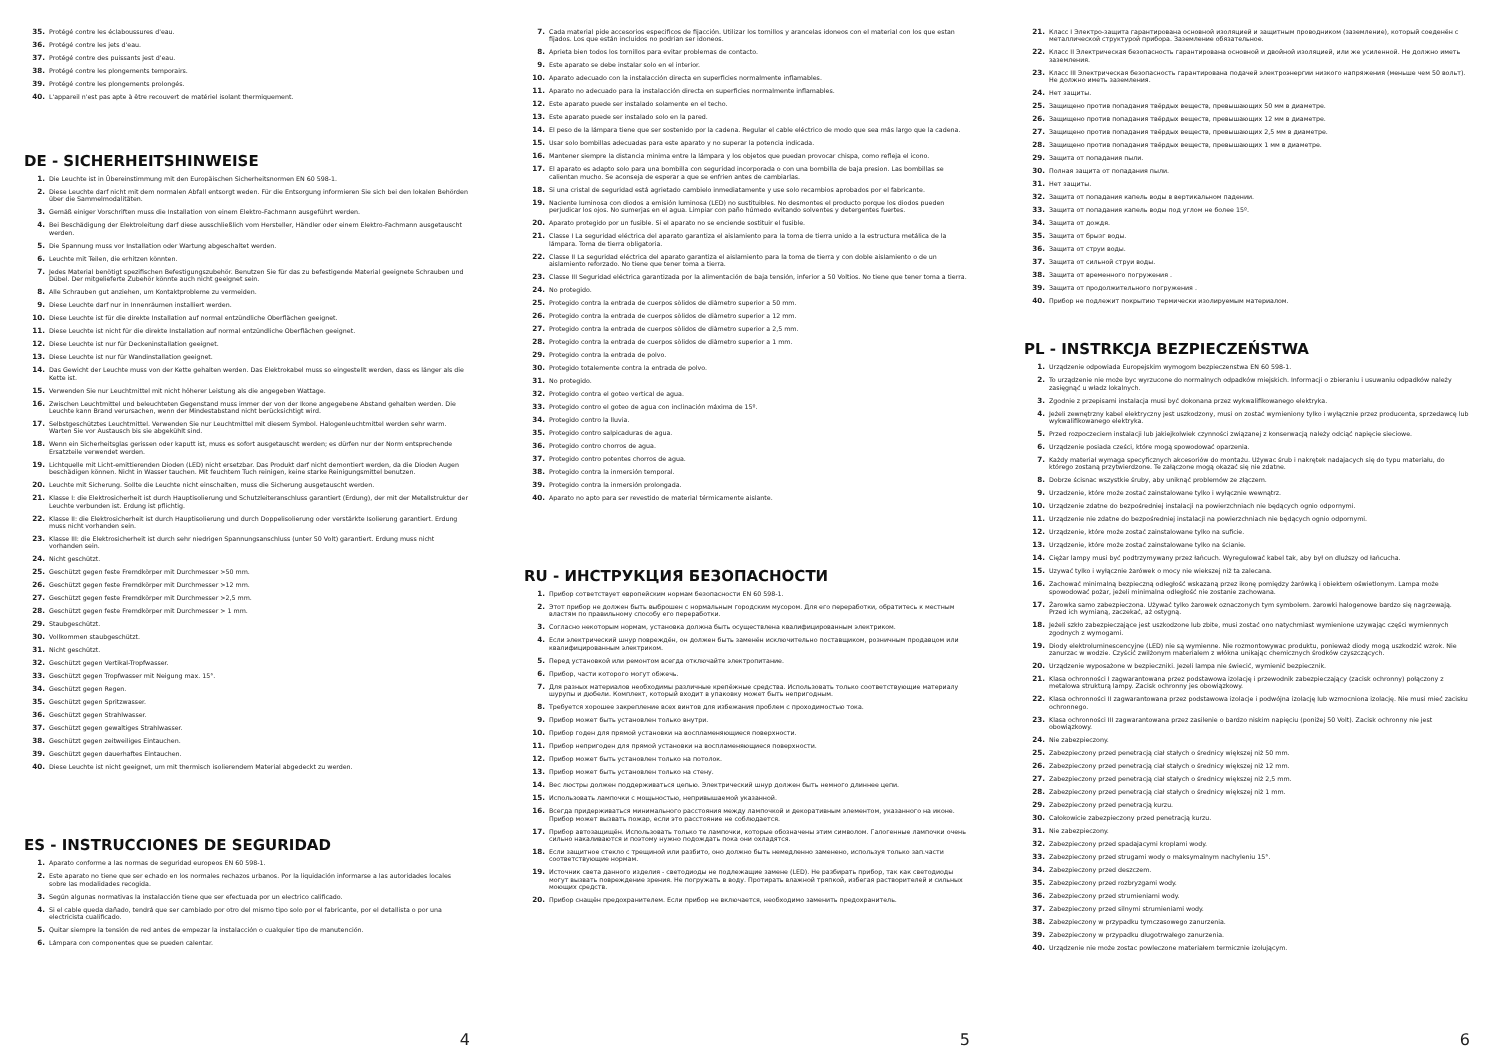35. Protégé contre les éclaboussures d'eau.
36. Protégé contre les jets d'eau.
37. Protégé contre des puissants jest d'eau.
38. Protégé contre les plongements temporairs.
39. Protégé contre les plongements prolongés.
40. L'appareil n'est pas apte à être recouvert de matériel isolant thermiquement.
DE - SICHERHEITSHINWEISE
1. Die Leuchte ist in Übereinstimmung mit den Europäischen Sicherheitsnormen EN 60 598-1.
2. Diese Leuchte darf nicht mit dem normalen Abfall entsorgt weden. Für die Entsorgung informieren Sie sich bei den lokalen Behörden über die Sammelmodalitäten.
3. Gemäß einiger Vorschriften muss die Installation von einem Elektro-Fachmann ausgeführt werden.
4. Bei Beschädigung der Elektroleitung darf diese ausschließlich vom Hersteller, Händler oder einem Elektro-Fachmann ausgetauscht werden.
5. Die Spannung muss vor Installation oder Wartung abgeschaltet werden.
6. Leuchte mit Teilen, die erhitzen könnten.
7. Jedes Material benötigt spezifischen Befestigungszubehör. Benutzen Sie für das zu befestigende Material geeignete Schrauben und Dübel. Der mitgelieferte Zubehör könnte auch nicht geeignet sein.
8. Alle Schrauben gut anziehen, um Kontaktprobleme zu vermeiden.
9. Diese Leuchte darf nur in Innenräumen installiert werden.
10. Diese Leuchte ist für die direkte Installation auf normal entzündliche Oberflächen geeignet.
11. Diese Leuchte ist nicht für die direkte Installation auf normal entzündliche Oberflächen geeignet.
12. Diese Leuchte ist nur für Deckeninstallation geeignet.
13. Diese Leuchte ist nur für Wandinstallation geeignet.
14. Das Gewicht der Leuchte muss von der Kette gehalten werden. Das Elektrokabel muss so eingestellt werden, dass es länger als die Kette ist.
15. Verwenden Sie nur Leuchtmittel mit nicht höherer Leistung als die angegeben Wattage.
16. Zwischen Leuchtmittel und beleuchteten Gegenstand muss immer der von der Ikone angegebene Abstand gehalten werden. Die Leuchte kann Brand verursachen, wenn der Mindestabstand nicht berücksichtigt wird.
17. Selbstgeschütztes Leuchtmittel. Verwenden Sie nur Leuchtmittel mit diesem Symbol. Halogenleuchtmittel werden sehr warm. Warten Sie vor Austausch bis sie abgekühlt sind.
18. Wenn ein Sicherheitsglas gerissen oder kaputt ist, muss es sofort ausgetauscht werden; es dürfen nur der Norm entsprechende Ersatzteile verwendet werden.
19. Lichtquelle mit Licht-emittierenden Dioden (LED) nicht ersetzbar. Das Produkt darf nicht demontiert werden, da die Dioden Augen beschädigen können. Nicht in Wasser tauchen. Mit feuchtem Tuch reinigen, keine starke Reinigungsmittel benutzen.
20. Leuchte mit Sicherung. Sollte die Leuchte nicht einschalten, muss die Sicherung ausgetauscht werden.
21. Klasse I: die Elektrosicherheit ist durch Hauptisolierung und Schutzleiteranschluss garantiert (Erdung), der mit der Metallstruktur der Leuchte verbunden ist. Erdung ist pflichtig.
22. Klasse II: die Elektrosicherheit ist durch Hauptisolierung und durch Doppelisolierung oder verstärkte Isolierung garantiert. Erdung muss nicht vorhanden sein.
23. Klasse III: die Elektrosicherheit ist durch sehr niedrigen Spannungsanschluss (unter 50 Volt) garantiert. Erdung muss nicht vorhanden sein.
24. Nicht geschützt.
25. Geschützt gegen feste Fremdkörper mit Durchmesser >50 mm.
26. Geschützt gegen feste Fremdkörper mit Durchmesser >12 mm.
27. Geschützt gegen feste Fremdkörper mit Durchmesser >2,5 mm.
28. Geschützt gegen feste Fremdkörper mit Durchmesser > 1 mm.
29. Staubgeschützt.
30. Vollkommen staubgeschützt.
31. Nicht geschützt.
32. Geschützt gegen Vertikal-Tropfwasser.
33. Geschützt gegen Tropfwasser mit Neigung max. 15°.
34. Geschützt gegen Regen.
35. Geschützt gegen Spritzwasser.
36. Geschützt gegen Strahlwasser.
37. Geschützt gegen gewaltiges Strahlwasser.
38. Geschützt gegen zeitweiliges Eintauchen.
39. Geschützt gegen dauerhaftes Eintauchen.
40. Diese Leuchte ist nicht geeignet, um mit thermisch isolierendem Material abgedeckt zu werden.
ES - INSTRUCCIONES DE SEGURIDAD
1. Aparato conforme a las normas de seguridad europeos EN 60 598-1.
2. Este aparato no tiene que ser echado en los normales rechazos urbanos. Por la liquidación informarse a las autoridades locales sobre las modalidades recogida.
3. Según algunas normativas la instalacción tiene que ser efectuada por un electrico calificado.
4. Si el cable queda dañado, tendrá que ser cambiado por otro del mismo tipo solo por el fabricante, por el detallista o por una electricista cualificado.
5. Quitar siempre la tensión de red antes de empezar la instalacción o cualquier tipo de manutención.
6. Lámpara con componentes que se pueden calentar.
4
7. Cada material pide accesorios especificos de fijacción. Utilizar los tornillos y arancelas idoneos con el material con los que estan fijados. Los que están incluidos no podrian ser idoneos.
8. Aprieta bien todos los tornillos para evitar problemas de contacto.
9. Este aparato se debe instalar solo en el interior.
10. Aparato adecuado con la instalacción directa en superficies normalmente inflamables.
11. Aparato no adecuado para la instalacción directa en superficies normalmente inflamables.
12. Este aparato puede ser instalado solamente en el techo.
13. Este aparato puede ser instalado solo en la pared.
14. El peso de la lámpara tiene que ser sostenido por la cadena. Regular el cable eléctrico de modo que sea más largo que la cadena.
15. Usar solo bombillas adecuadas para este aparato y no superar la potencia indicada.
16. Mantener siempre la distancia minima entre la lámpara y los objetos que puedan provocar chispa, como refleja el icono.
17. El aparato es adapto solo para una bombilla con seguridad incorporada o con una bombilla de baja presion. Las bombillas se calientan mucho. Se aconseja de esperar a que se enfrien antes de cambiarlas.
18. Si una cristal de seguridad está agrietado cambielo inmediatamente y use solo recambios aprobados por el fabricante.
19. Naciente luminosa con diodos a emisión luminosa (LED) no sustituibles. No desmontes el producto porque los diodos pueden perjudicar los ojos. No sumerjas en el agua. Limpiar con paño húmedo evitando solventes y detergentes fuertes.
20. Aparato protegido por un fusible. Si el aparato no se enciende sostituir el fusible.
21. Classe I La seguridad eléctrica del aparato garantiza el aislamiento para la toma de tierra unido a la estructura metálica de la lámpara. Toma de tierra obligatoria.
22. Classe II La seguridad eléctrica del aparato garantiza el aislamiento para la toma de tierra y con doble aislamiento o de un aislamiento reforzado. No tiene que tener toma a tierra.
23. Classe III Seguridad eléctrica garantizada por la alimentación de baja tensión, inferior a 50 Voltios. No tiene que tener toma a tierra.
24. No protegido.
25. Protegido contra la entrada de cuerpos sòlidos de diàmetro superior a 50 mm.
26. Protegido contra la entrada de cuerpos sòlidos de diàmetro superior a 12 mm.
27. Protegido contra la entrada de cuerpos sòlidos de diàmetro superior a 2,5 mm.
28. Protegido contra la entrada de cuerpos sòlidos de diàmetro superior a 1 mm.
29. Protegido contra la entrada de polvo.
30. Protegido totalemente contra la entrada de polvo.
31. No protegido.
32. Protegido contra el goteo vertical de agua.
33. Protegido contro el goteo de agua con inclinación máxima de 15º.
34. Protegido contro la lluvia.
35. Protegido contro salpicaduras de agua.
36. Protegido contro chorros de agua.
37. Protegido contro potentes chorros de agua.
38. Protegido contra la inmersión temporal.
39. Protegido contra la inmersión prolongada.
40. Aparato no apto para ser revestido de material térmicamente aislante.
RU - ИНСТРУКЦИЯ БЕЗОПАСНОСТИ
1. Прибор сответствует европейским нормам безопасности EN 60 598-1.
2. Этот прибор не должен быть выброшен с нормальным городским мусором. Для его переработки, обратитесь к местным властям по правильному способу его переработки.
3. Согласно некоторым нормам, установка должна быть осуществлена квалифицированным электриком.
4. Если электрический шнур повреждён, он должен быть заменён исключительно поставщиком, розничным продавцом или квалифицированным электриком.
5. Перед установкой или ремонтом всегда отключайте электропитание.
6. Прибор, части которого могут обжечь.
7. Для разных материалов необходимы различные крепёжные средства. Использовать только соответствующие материалу шурупы и дюбели. Комплект, который входит в упаковку может быть непригодным.
8. Требуется хорошее закрепление всех винтов для избежания проблем с проходимостью тока.
9. Прибор может быть установлен только внутри.
10. Прибор годен для прямой установки на воспламеняющиеся поверхности.
11. Прибор непригоден для прямой установки на воспламеняющиеся поверхности.
12. Прибор может быть установлен только на потолок.
13. Прибор может быть установлен только на стену.
14. Вес люстры должен поддерживаться цепью. Электрический шнур должен быть немного длиннее цепи.
15. Использовать лампочки с мощьностью, непривышаемой указанной.
16. Всегда придерживаться минимального расстояния между лампочкой и декоративным элементом, указанного на иконе. Прибор может вызвать пожар, если это расстояние не соблюдается.
17. Прибор автозащищён. Использовать только те лампочки, которые обозначены этим символом. Галогенные лампочки очень сильно накаливаются и поэтому нужно подождать пока они охладятся.
18. Если защитное стекло с трещиной или разбито, оно должно быть немедленно заменено, используя только зап.части соответствующие нормам.
19. Источник света данного изделия - светодиоды не подлежащие замене (LED). Не разбирать прибор, так как светодиоды могут вызвать повреждение зрения. Не погружать в воду. Протирать влажной тряпкой, избегая растворителей и сильных моющих средств.
20. Прибор снащён предохранителем. Если прибор не включается, необходимо заменить предохранитель.
5
21. Класс I Электро-защита гарантирована основной изоляцией и защитным проводником (заземление), который соеденён с металлической структурой прибора. Заземление обязательное.
22. Класс II Электрическая безопасность гарантирована основной и двойной изоляцией, или же усиленной. Не должно иметь заземления.
23. Класс III Электрическая безопасность гарантирована подачей электроэнергии низкого напряжения (меньше чем 50 вольт). Не должно иметь заземления.
24. Нет защиты.
25. Защищено против попадания твёрдых веществ, превышающих 50 мм в диаметре.
26. Защищено против попадания твёрдых веществ, превышающих 12 мм в диаметре.
27. Защищено против попадания твёрдых веществ, превышающих 2,5 мм в диаметре.
28. Защищено против попадания твёрдых веществ, превышающих 1 мм в диаметре.
29. Защита от попадания пыли.
30. Полная защита от попадания пыли.
31. Нет защиты.
32. Защита от попадания капель воды в вертикальном падении.
33. Защита от попадания капель воды под углом не более 15º.
34. Защита от дождя.
35. Защита от брызг воды.
36. Защита от струи воды.
37. Защита от сильной струи воды.
38. Защита от временного погружения .
39. Защита от продолжительного погружения .
40. Прибор не подлежит покрытию термически изолируемым материалом.
PL - INSTRKCJA BEZPIECZEŃSTWA
1. Urządzenie odpowiada Europejskim wymogom bezpieczenstwa EN 60 598-1.
2. To urządzenie nie może byc wyrzucone do normalnych odpadków miejskich. Informacji o zbieraniu i usuwaniu odpadków należy zasięgnąć u władz lokalnych.
3. Zgodnie z przepisami instalacja musi być dokonana przez wykwalifikowanego elektryka.
4. Jeżeli zewnętrzny kabel elektryczny jest uszkodzony, musi on zostać wymieniony tylko i wyłącznie przez producenta, sprzedawcę lub wykwalifikowanego elektryka.
5. Przed rozpoczeciem instalacji lub jakiejkolwiek czynności związanej z konserwacją należy odciąć napięcie sieciowe.
6. Urządzenie posiada cześci, które mogą spowodować oparzenia.
7. Każdy materiał wymaga specyficznych akcesoriów do montażu. Używac śrub i nakrętek nadajacych się do typu materiału, do którego zostaną przytwierdzone. Te załączone mogą okazać się nie zdatne.
8. Dobrze ścisnac wszystkie śruby, aby uniknąć problemów ze złączem.
9. Urzadzenie, które może zostać zainstalowane tylko i wyłącznie wewnątrz.
10. Urządzenie zdatne do bezpośredniej instalacji na powierzchniach nie będących ognio odpornymi.
11. Urządzenie nie zdatne do bezpośredniej instalacji na powierzchniach nie będących ognio odpornymi.
12. Urządzenie, które może zostać zainstalowane tylko na suficie.
13. Urządzenie, które może zostać zainstalowane tylko na ścianie.
14. Ciężar lampy musi być podtrzymywany przez łańcuch. Wyregulować kabel tak, aby był on dluższy od łańcucha.
15. Uzywać tylko i wyłącznie żarówek o mocy nie wiekszej niż ta zalecana.
16. Zachować minimalną bezpieczną odległość wskazaną przez ikonę pomiędzy żarówką i obiektem oświetlonym. Lampa może spowodować pożar, jeżeli minimalna odległość nie zostanie zachowana.
17. Żarowka samo zabezpieczona. Używać tylko żarowek oznaczonych tym symbolem. żarowki halogenowe bardzo się nagrzewają. Przed ich wymianą, zaczekać, aż ostygną.
18. Jeżeli szkło zabezpieczające jest uszkodzone lub zbite, musi zostać ono natychmiast wymienione uzywając części wymiennych zgodnych z wymogami.
19. Diody elektroluminescencyjne (LED) nie są wymienne. Nie rozmontowywac produktu, ponieważ diody mogą uszkodzić wzrok. Nie zanurzac w wodzie. Czyścić zwilżonym materialem z włókna unikając chemicznych środków czyszczących.
20. Urządzenie wyposażone w bezpieczniki. Jezeli lampa nie świecić, wymienić bezpiecznik.
21. Klasa ochronności I zagwarantowana przez podstawowa izolację i przewodnik zabezpieczający (zacisk ochronny) połączony z metalowa strukturą lampy. Zacisk ochronny jes obowiązkowy.
22. Klasa ochronności II zagwarantowana przez podstawowa izolacje i podwójna izolację lub wzmocniona izolację. Nie musi mieć zacisku ochronnego.
23. Klasa ochronności III zagwarantowana przez zasilenie o bardzo niskim napięciu (poniżej 50 Volt). Zacisk ochronny nie jest obowiązkowy.
24. Nie zabezpieczony.
25. Zabezpieczony przed penetracją ciał stałych o średnicy większej niż 50 mm.
26. Zabezpieczony przed penetracją ciał stałych o średnicy większej niż 12 mm.
27. Zabezpieczony przed penetracją ciał stałych o średnicy większej niż 2,5 mm.
28. Zabezpieczony przed penetracją ciał stałych o średnicy większej niż 1 mm.
29. Zabezpieczony przed penetracją kurzu.
30. Całokowicie zabezpieczony przed penetracją kurzu.
31. Nie zabezpieczony.
32. Zabezpieczony przed spadajacymi kroplami wody.
33. Zabezpieczony przed strugami wody o maksymalnym nachyleniu 15°.
34. Zabezpieczony przed deszczem.
35. Zabezpieczony przed rozbryzgami wody.
36. Zabezpieczony przed strumieniami wody.
37. Zabezpieczony przed silnymi strumieniami wody.
38. Zabezpieczony w przypadku tymczasowego zanurzenia.
39. Zabezpieczony w przypadku dlugotrwałego zanurzenia.
40. Urządzenie nie może zostac powleczone materiałem termicznie izolującym.
6